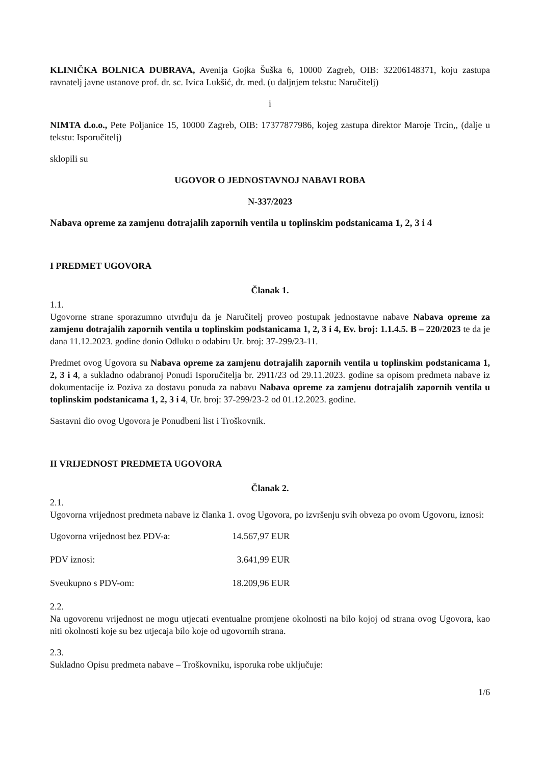KLINIČKA BOLNICA DUBRAVA, Avenija Gojka Šuška 6, 10000 Zagreb, OIB: 32206148371, koju zastupa ravnatelj javne ustanove prof. dr. sc. Ivica Lukšić, dr. med. (u daljnjem tekstu: Naručitelj)
i
NIMTA d.o.o., Pete Poljanice 15, 10000 Zagreb, OIB: 17377877986, kojeg zastupa direktor Maroje Trcin,, (dalje u tekstu: Isporučitelj)
sklopili su
UGOVOR O JEDNOSTAVNOJ NABAVI ROBA
N-337/2023
Nabava opreme za zamjenu dotrajalih zapornih ventila u toplinskim podstanicama 1, 2, 3 i 4
I PREDMET UGOVORA
Članak 1.
1.1.
Ugovorne strane sporazumno utvrđuju da je Naručitelj proveo postupak jednostavne nabave Nabava opreme za zamjenu dotrajalih zapornih ventila u toplinskim podstanicama 1, 2, 3 i 4, Ev. broj: 1.1.4.5. B – 220/2023 te da je dana 11.12.2023. godine donio Odluku o odabiru Ur. broj: 37-299/23-11.
Predmet ovog Ugovora su Nabava opreme za zamjenu dotrajalih zapornih ventila u toplinskim podstanicama 1, 2, 3 i 4, a sukladno odabranoj Ponudi Isporučitelja br. 2911/23 od 29.11.2023. godine sa opisom predmeta nabave iz dokumentacije iz Poziva za dostavu ponuda za nabavu Nabava opreme za zamjenu dotrajalih zapornih ventila u toplinskim podstanicama 1, 2, 3 i 4, Ur. broj: 37-299/23-2 od 01.12.2023. godine.
Sastavni dio ovog Ugovora je Ponudbeni list i Troškovnik.
II VRIJEDNOST PREDMETA UGOVORA
Članak 2.
2.1.
Ugovorna vrijednost predmeta nabave iz članka 1. ovog Ugovora, po izvršenju svih obveza po ovom Ugovoru, iznosi:
Ugovorna vrijednost bez PDV-a: 14.567,97 EUR
PDV iznosi: 3.641,99 EUR
Sveukupno s PDV-om: 18.209,96 EUR
2.2.
Na ugovorenu vrijednost ne mogu utjecati eventualne promjene okolnosti na bilo kojoj od strana ovog Ugovora, kao niti okolnosti koje su bez utjecaja bilo koje od ugovornih strana.
2.3.
Sukladno Opisu predmeta nabave – Troškovniku, isporuka robe uključuje:
1/6